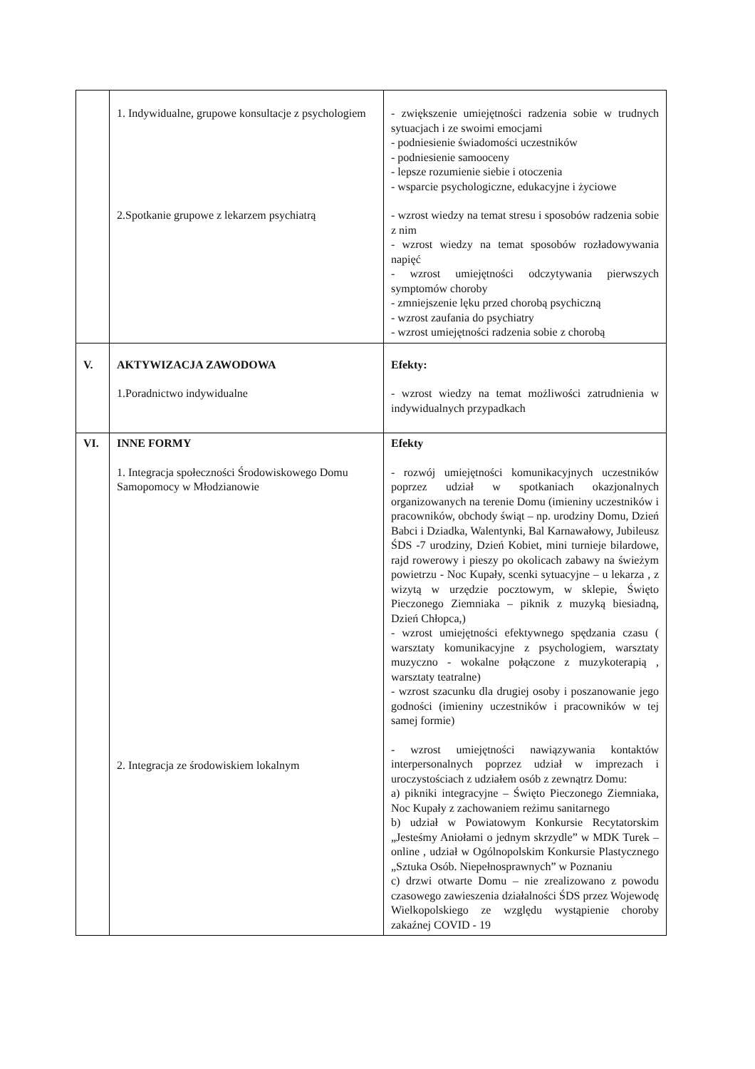| | 1. Indywidualne, grupowe konsultacje z psychologiem 2.Spotkanie grupowe z lekarzem psychiatrą | - zwiększenie umiejętności radzenia sobie w trudnych sytuacjach i ze swoimi emocjami - podniesienie świadomości uczestników - podniesienie samooceny - lepsze rozumienie siebie i otoczenia - wsparcie psychologiczne, edukacyjne i życiowe - wzrost wiedzy na temat stresu i sposobów radzenia sobie z nim - wzrost wiedzy na temat sposobów rozładowywania napięć - wzrost umiejętności odczytywania pierwszych symptomów choroby - zmniejszenie lęku przed chorobą psychiczną - wzrost zaufania do psychiatry - wzrost umiejętności radzenia sobie z chorobą |
| V. | AKTYWIZACJA ZAWODOWA 1.Poradnictwo indywidualne | Efekty: - wzrost wiedzy na temat możliwości zatrudnienia w indywidualnych przypadkach |
| VI. | INNE FORMY 1. Integracja społeczności Środowiskowego Domu Samopomocy w Młodzianowie 2. Integracja ze środowiskiem lokalnym | Efekty - rozwój umiejętności komunikacyjnych uczestników poprzez udział w spotkaniach okazjonalnych organizowanych na terenie Domu (imieniny uczestników i pracowników, obchody świąt – np. urodziny Domu, Dzień Babci i Dziadka, Walentynki, Bal Karnawałowy, Jubileusz ŚDS -7 urodziny, Dzień Kobiet, mini turnieje bilardowe, rajd rowerowy i pieszy po okolicach zabawy na świeżym powietrzu - Noc Kupały, scenki sytuacyjne – u lekarza , z wizytą w urzędzie pocztowym, w sklepie, Święto Pieczonego Ziemniaka – piknik z muzyką biesiadną, Dzień Chłopca,) - wzrost umiejętności efektywnego spędzania czasu ( warsztaty komunikacyjne z psychologiem, warsztaty muzyczno - wokalne połączone z muzykoterapią , warsztaty teatralne) - wzrost szacunku dla drugiej osoby i poszanowanie jego godności (imieniny uczestników i pracowników w tej samej formie) - wzrost umiejętności nawiązywania kontaktów interpersonalnych poprzez udział w imprezach i uroczystościach z udziałem osób z zewnątrz Domu: a) pikniki integracyjne – Święto Pieczonego Ziemniaka, Noc Kupały z zachowaniem reżimu sanitarnego b) udział w Powiatowym Konkursie Recytatorskim „Jesteśmy Aniołami o jednym skrzydle” w MDK Turek – online , udział w Ogólnopolskim Konkursie Plastycznego „Sztuka Osób. Niepełnosprawnych” w Poznaniu c) drzwi otwarte Domu – nie zrealizowano z powodu czasowego zawieszenia działalności ŚDS przez Wojewodę Wielkopolskiego ze względu wystąpienie choroby zakaźnej COVID - 19 |